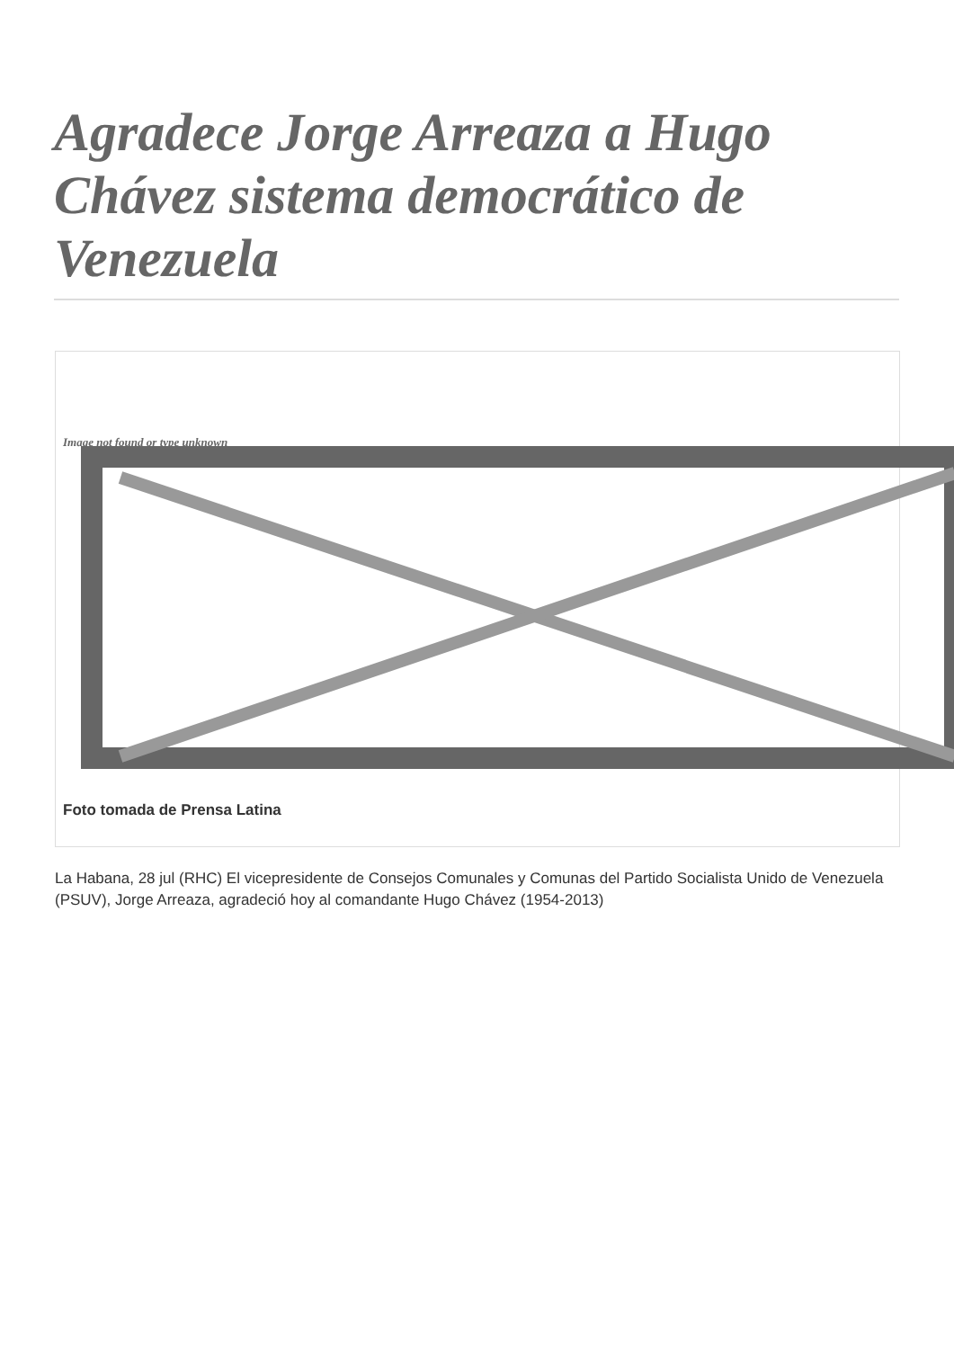Agradece Jorge Arreaza a Hugo Chávez sistema democrático de Venezuela
Image not found or type unknown
Foto tomada de Prensa Latina
La Habana, 28 jul (RHC) El vicepresidente de Consejos Comunales y Comunas del Partido Socialista Unido de Venezuela (PSUV), Jorge Arreaza, agradeció hoy al comandante Hugo Chávez (1954-2013)